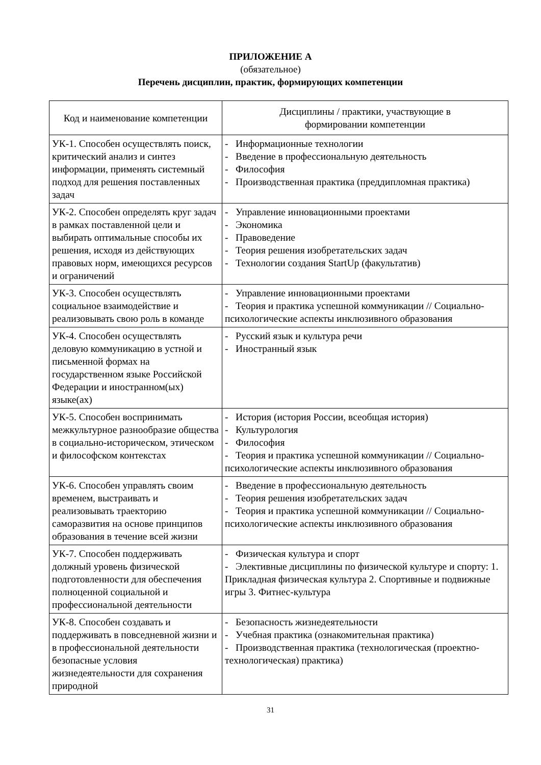ПРИЛОЖЕНИЕ А
(обязательное)
Перечень дисциплин, практик, формирующих компетенции
| Код и наименование компетенции | Дисциплины / практики, участвующие в формировании компетенции |
| --- | --- |
| УК-1. Способен осуществлять поиск, критический анализ и синтез информации, применять системный подход для решения поставленных задач | - Информационные технологии - Введение в профессиональную деятельность - Философия - Производственная практика (преддипломная практика) |
| УК-2. Способен определять круг задач в рамках поставленной цели и выбирать оптимальные способы их решения, исходя из действующих правовых норм, имеющихся ресурсов и ограничений | - Управление инновационными проектами - Экономика - Правоведение - Теория решения изобретательских задач - Технологии создания StartUp (факультатив) |
| УК-3. Способен осуществлять социальное взаимодействие и реализовывать свою роль в команде | - Управление инновационными проектами - Теория и практика успешной коммуникации // Социально-психологические аспекты инклюзивного образования |
| УК-4. Способен осуществлять деловую коммуникацию в устной и письменной формах на государственном языке Российской Федерации и иностранном(ых) языке(ах) | - Русский язык и культура речи - Иностранный язык |
| УК-5. Способен воспринимать межкультурное разнообразие общества в социально-историческом, этическом и философском контекстах | - История (история России, всеобщая история) - Культурология - Философия - Теория и практика успешной коммуникации // Социально-психологические аспекты инклюзивного образования |
| УК-6. Способен управлять своим временем, выстраивать и реализовывать траекторию саморазвития на основе принципов образования в течение всей жизни | - Введение в профессиональную деятельность - Теория решения изобретательских задач - Теория и практика успешной коммуникации // Социально-психологические аспекты инклюзивного образования |
| УК-7. Способен поддерживать должный уровень физической подготовленности для обеспечения полноценной социальной и профессиональной деятельности | - Физическая культура и спорт - Элективные дисциплины по физической культуре и спорту: 1. Прикладная физическая культура 2. Спортивные и подвижные игры 3. Фитнес-культура |
| УК-8. Способен создавать и поддерживать в повседневной жизни и в профессиональной деятельности безопасные условия жизнедеятельности для сохранения природной | - Безопасность жизнедеятельности - Учебная практика (ознакомительная практика) - Производственная практика (технологическая (проектно-технологическая) практика) |
31